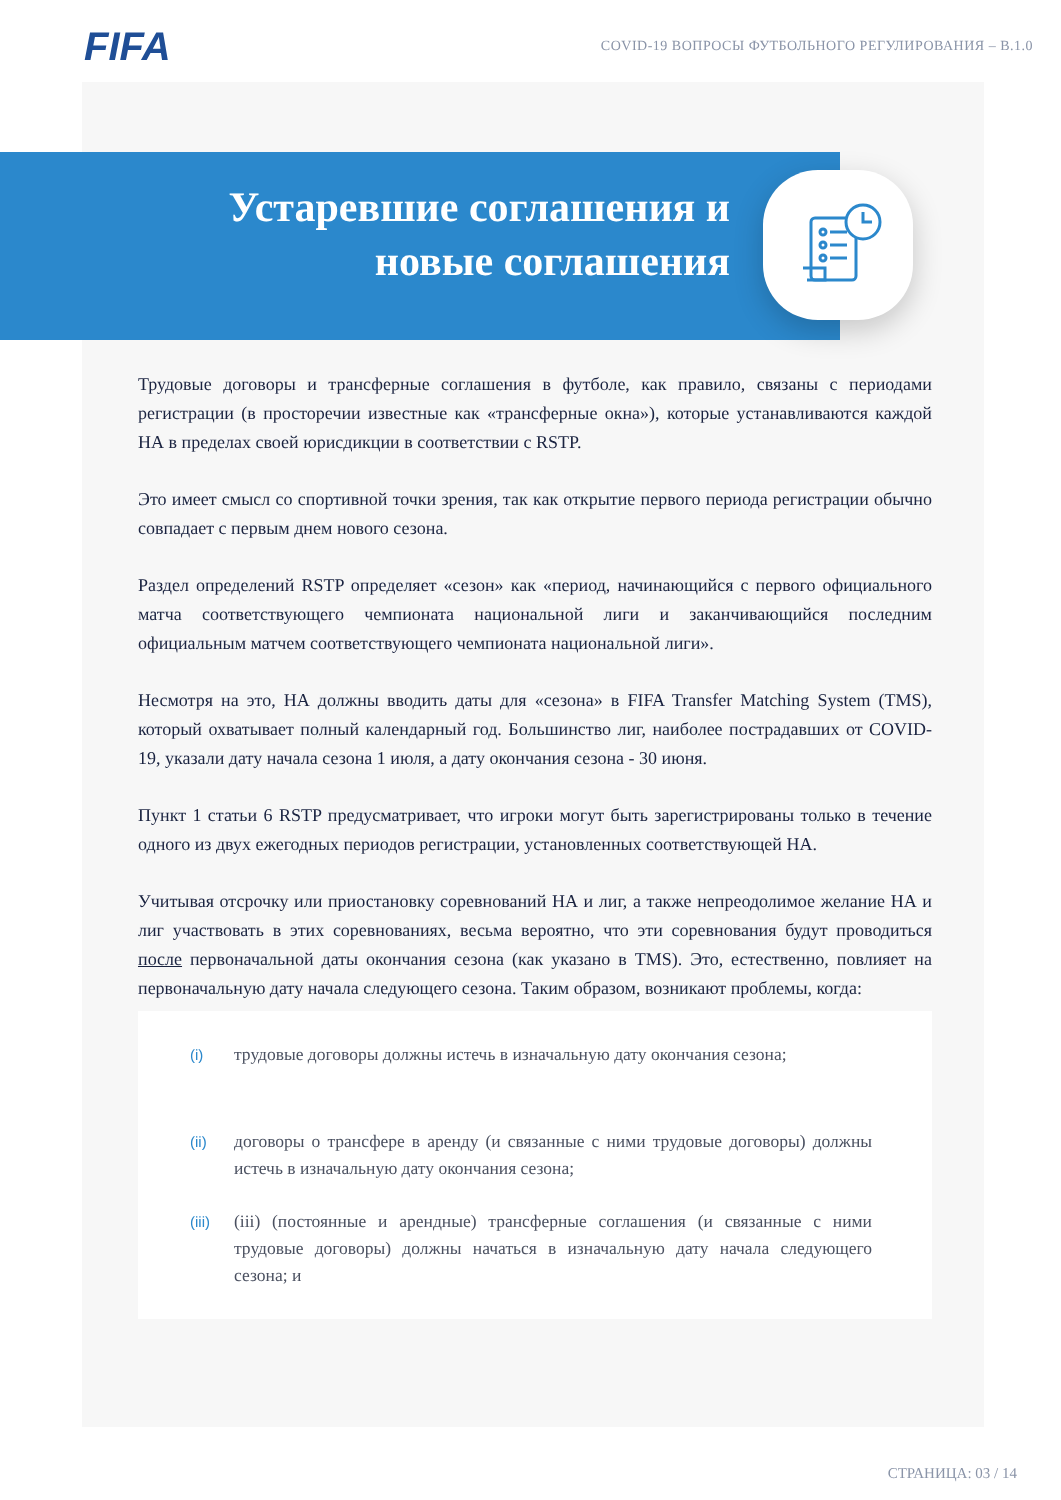FIFA
COVID-19 ВОПРОСЫ ФУТБОЛЬНОГО РЕГУЛИРОВАНИЯ – В.1.0
Устаревшие соглашения и
новые соглашения
Трудовые договоры и трансферные соглашения в футболе, как правило, связаны с периодами регистрации (в просторечии известные как «трансферные окна»), которые устанавливаются каждой НА в пределах своей юрисдикции в соответствии с RSTP.
Это имеет смысл со спортивной точки зрения, так как открытие первого периода регистрации обычно совпадает с первым днем нового сезона.
Раздел определений RSTP определяет «сезон» как «период, начинающийся с первого официального матча соответствующего чемпионата национальной лиги и заканчивающийся последним официальным матчем соответствующего чемпионата национальной лиги».
Несмотря на это, НА должны вводить даты для «сезона» в FIFA Transfer Matching System (TMS), который охватывает полный календарный год. Большинство лиг, наиболее пострадавших от COVID-19, указали дату начала сезона 1 июля, а дату окончания сезона - 30 июня.
Пункт 1 статьи 6 RSTP предусматривает, что игроки могут быть зарегистрированы только в течение одного из двух ежегодных периодов регистрации, установленных соответствующей НА.
Учитывая отсрочку или приостановку соревнований НА и лиг, а также непреодолимое желание НА и лиг участвовать в этих соревнованиях, весьма вероятно, что эти соревнования будут проводиться после первоначальной даты окончания сезона (как указано в TMS). Это, естественно, повлияет на первоначальную дату начала следующего сезона. Таким образом, возникают проблемы, когда:
(i) трудовые договоры должны истечь в изначальную дату окончания сезона;
(ii) договоры о трансфере в аренду (и связанные с ними трудовые договоры) должны истечь в изначальную дату окончания сезона;
(iii) (iii) (постоянные и арендные) трансферные соглашения (и связанные с ними трудовые договоры) должны начаться в изначальную дату начала следующего сезона; и
СТРАНИЦА: 03 / 14